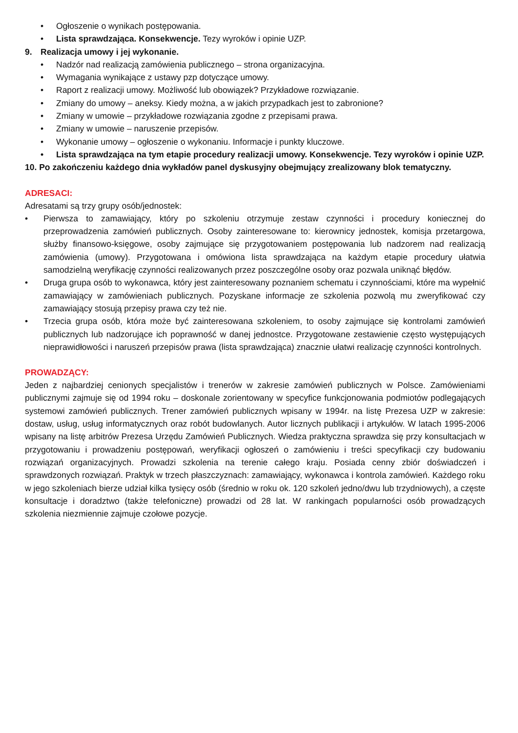• Ogłoszenie o wynikach postępowania.
• Lista sprawdzająca. Konsekwencje. Tezy wyroków i opinie UZP.
9. Realizacja umowy i jej wykonanie.
• Nadzór nad realizacją zamówienia publicznego – strona organizacyjna.
• Wymagania wynikające z ustawy pzp dotyczące umowy.
• Raport z realizacji umowy. Możliwość lub obowiązek? Przykładowe rozwiązanie.
• Zmiany do umowy – aneksy. Kiedy można, a w jakich przypadkach jest to zabronione?
• Zmiany w umowie – przykładowe rozwiązania zgodne z przepisami prawa.
• Zmiany w umowie – naruszenie przepisów.
• Wykonanie umowy – ogłoszenie o wykonaniu. Informacje i punkty kluczowe.
• Lista sprawdzająca na tym etapie procedury realizacji umowy. Konsekwencje. Tezy wyroków i opinie UZP.
10. Po zakończeniu każdego dnia wykładów panel dyskusyjny obejmujący zrealizowany blok tematyczny.
ADRESACI:
Adresatami są trzy grupy osób/jednostek:
• Pierwsza to zamawiający, który po szkoleniu otrzymuje zestaw czynności i procedury koniecznej do przeprowadzenia zamówień publicznych. Osoby zainteresowane to: kierownicy jednostek, komisja przetargowa, służby finansowo-księgowe, osoby zajmujące się przygotowaniem postępowania lub nadzorem nad realizacją zamówienia (umowy). Przygotowana i omówiona lista sprawdzająca na każdym etapie procedury ułatwia samodzielną weryfikację czynności realizowanych przez poszczególne osoby oraz pozwala uniknąć błędów.
• Druga grupa osób to wykonawca, który jest zainteresowany poznaniem schematu i czynnościami, które ma wypełnić zamawiający w zamówieniach publicznych. Pozyskane informacje ze szkolenia pozwolą mu zweryfikować czy zamawiający stosują przepisy prawa czy też nie.
• Trzecia grupa osób, która może być zainteresowana szkoleniem, to osoby zajmujące się kontrolami zamówień publicznych lub nadzorujące ich poprawność w danej jednostce. Przygotowane zestawienie często występujących nieprawidłowości i naruszeń przepisów prawa (lista sprawdzająca) znacznie ułatwi realizację czynności kontrolnych.
PROWADZĄCY:
Jeden z najbardziej cenionych specjalistów i trenerów w zakresie zamówień publicznych w Polsce. Zamówieniami publicznymi zajmuje się od 1994 roku – doskonale zorientowany w specyfice funkcjonowania podmiotów podlegających systemowi zamówień publicznych. Trener zamówień publicznych wpisany w 1994r. na listę Prezesa UZP w zakresie: dostaw, usług, usług informatycznych oraz robót budowlanych. Autor licznych publikacji i artykułów. W latach 1995-2006 wpisany na listę arbitrów Prezesa Urzędu Zamówień Publicznych. Wiedza praktyczna sprawdza się przy konsultacjach w przygotowaniu i prowadzeniu postępowań, weryfikacji ogłoszeń o zamówieniu i treści specyfikacji czy budowaniu rozwiązań organizacyjnych. Prowadzi szkolenia na terenie całego kraju. Posiada cenny zbiór doświadczeń i sprawdzonych rozwiązań. Praktyk w trzech płaszczyznach: zamawiający, wykonawca i kontrola zamówień. Każdego roku w jego szkoleniach bierze udział kilka tysięcy osób (średnio w roku ok. 120 szkoleń jedno/dwu lub trzydniowych), a częste konsultacje i doradztwo (także telefoniczne) prowadzi od 28 lat. W rankingach popularności osób prowadzących szkolenia niezmiennie zajmuje czołowe pozycje.